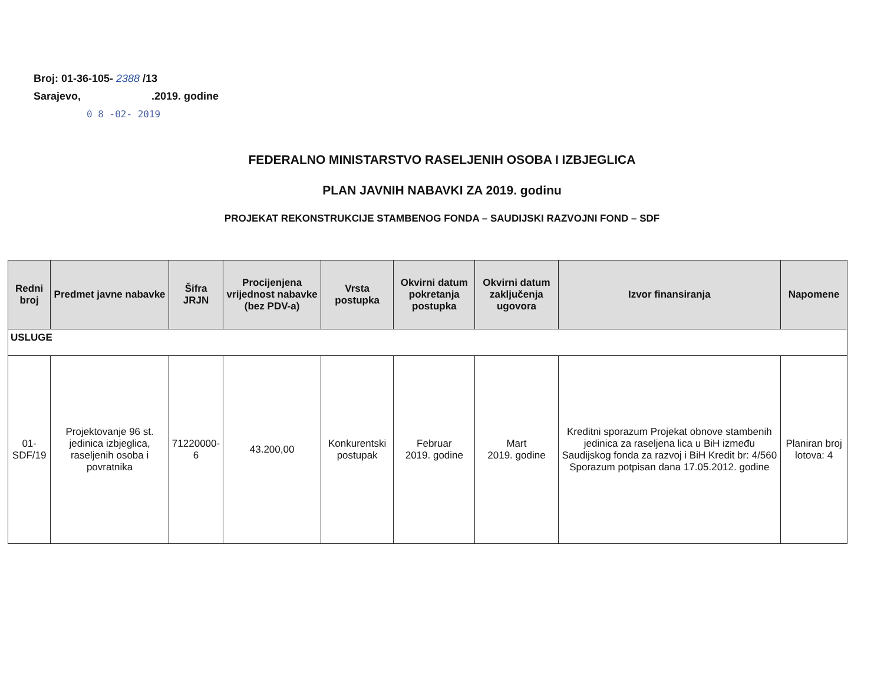Broj: 01-36-105- 2388 /13
Sarajevo, .2019. godine
0 8 -02- 2019
FEDERALNO MINISTARSTVO RASELJENIH OSOBA I IZBJEGLICA
PLAN JAVNIH NABAVKI ZA 2019. godinu
PROJEKAT REKONSTRUKCIJE STAMBENOG FONDA – SAUDIJSKI RAZVOJNI FOND – SDF
| Redni broj | Predmet javne nabavke | Šifra JRJN | Procijenjena vrijednost nabavke (bez PDV-a) | Vrsta postupka | Okvirni datum pokretanja postupka | Okvirni datum zaključenja ugovora | Izvor finansiranja | Napomene |
| --- | --- | --- | --- | --- | --- | --- | --- | --- |
| USLUGE | | | | | | | | |
| 01-SDF/19 | Projektovanje 96 st. jedinica izbjeglica, raseljenih osoba i povratnika | 71220000-6 | 43.200,00 | Konkurentski postupak | Februar 2019. godine | Mart 2019. godine | Kreditni sporazum Projekat obnove stambenih jedinica za raseljena lica u BiH između Saudijskog fonda za razvoj i BiH Kredit br: 4/560 Sporazum potpisan dana 17.05.2012. godine | Planiran broj lotova: 4 |